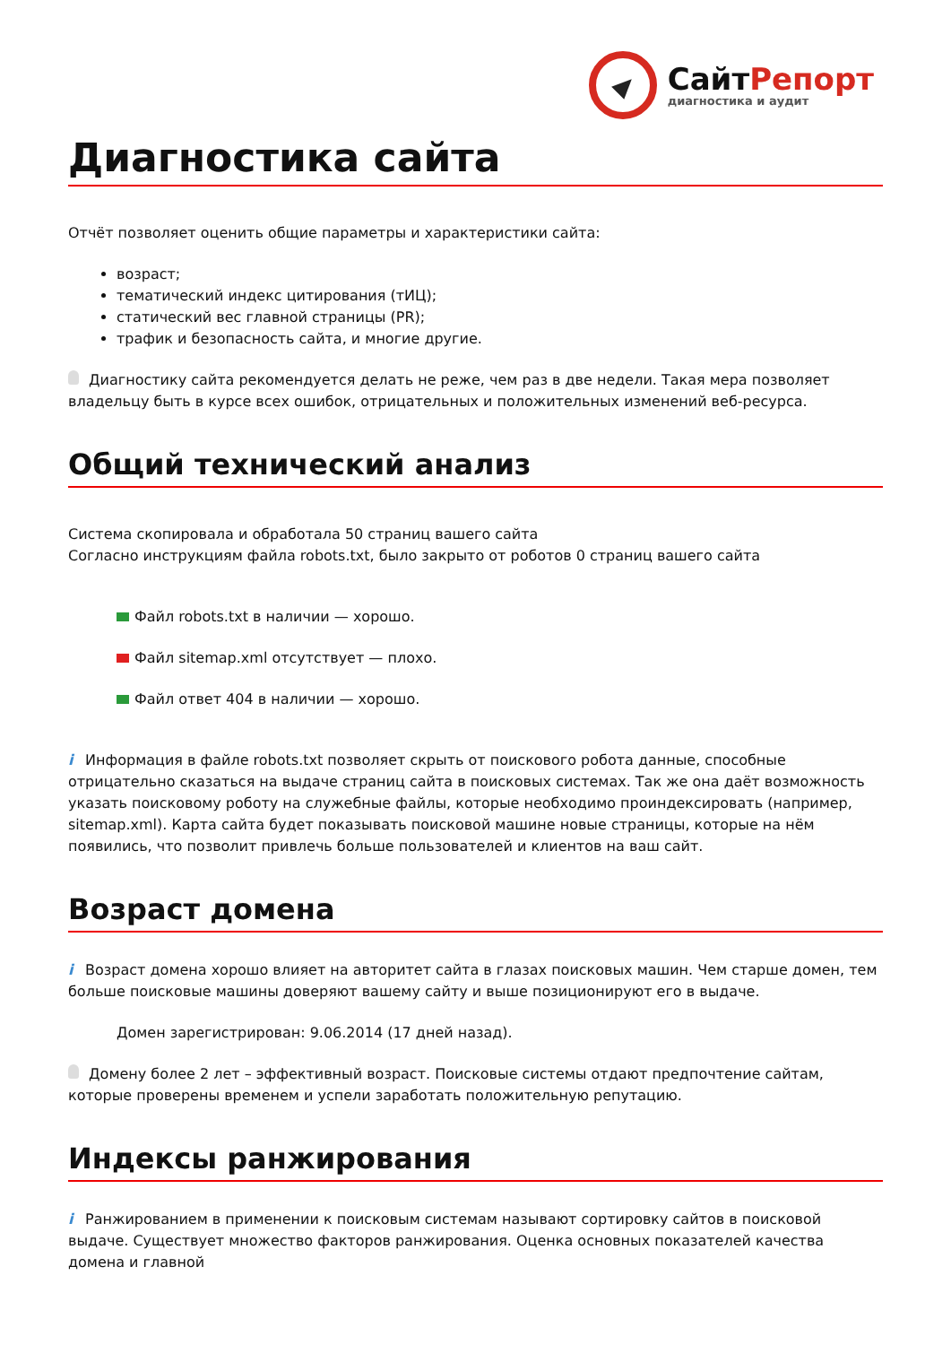СайтРепорт
диагностика и аудит
Диагностика сайта
Отчёт позволяет оценить общие параметры и характеристики сайта:
возраст;
тематический индекс цитирования (тИЦ);
статический вес главной страницы (PR);
трафик и безопасность сайта, и многие другие.
Диагностику сайта рекомендуется делать не реже, чем раз в две недели. Такая мера позволяет владельцу быть в курсе всех ошибок, отрицательных и положительных изменений веб-ресурса.
Общий технический анализ
Система скопировала и обработала 50 страниц вашего сайта
Согласно инструкциям файла robots.txt, было закрыто от роботов 0 страниц вашего сайта
Файл robots.txt в наличии — хорошо.
Файл sitemap.xml отсутствует — плохо.
Файл ответ 404 в наличии — хорошо.
i Информация в файле robots.txt позволяет скрыть от поискового робота данные, способные отрицательно сказаться на выдаче страниц сайта в поисковых системах. Так же она даёт возможность указать поисковому роботу на служебные файлы, которые необходимо проиндексировать (например, sitemap.xml). Карта сайта будет показывать поисковой машине новые страницы, которые на нём появились, что позволит привлечь больше пользователей и клиентов на ваш сайт.
Возраст домена
i Возраст домена хорошо влияет на авторитет сайта в глазах поисковых машин. Чем старше домен, тем больше поисковые машины доверяют вашему сайту и выше позиционируют его в выдаче.
Домен зарегистрирован: 9.06.2014 (17 дней назад).
Домену более 2 лет – эффективный возраст. Поисковые системы отдают предпочтение сайтам, которые проверены временем и успели заработать положительную репутацию.
Индексы ранжирования
i Ранжированием в применении к поисковым системам называют сортировку сайтов в поисковой выдаче. Существует множество факторов ранжирования. Оценка основных показателей качества домена и главной